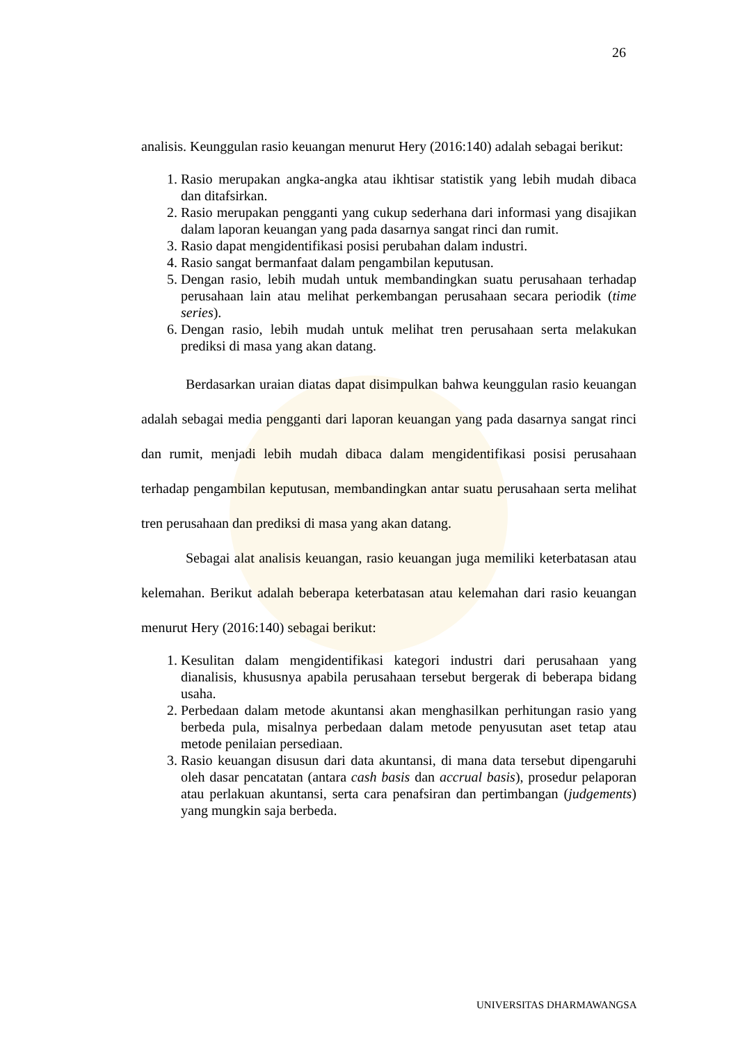26
analisis. Keunggulan rasio keuangan menurut Hery (2016:140) adalah sebagai berikut:
1. Rasio merupakan angka-angka atau ikhtisar statistik yang lebih mudah dibaca dan ditafsirkan.
2. Rasio merupakan pengganti yang cukup sederhana dari informasi yang disajikan dalam laporan keuangan yang pada dasarnya sangat rinci dan rumit.
3. Rasio dapat mengidentifikasi posisi perubahan dalam industri.
4. Rasio sangat bermanfaat dalam pengambilan keputusan.
5. Dengan rasio, lebih mudah untuk membandingkan suatu perusahaan terhadap perusahaan lain atau melihat perkembangan perusahaan secara periodik (time series).
6. Dengan rasio, lebih mudah untuk melihat tren perusahaan serta melakukan prediksi di masa yang akan datang.
Berdasarkan uraian diatas dapat disimpulkan bahwa keunggulan rasio keuangan adalah sebagai media pengganti dari laporan keuangan yang pada dasarnya sangat rinci dan rumit, menjadi lebih mudah dibaca dalam mengidentifikasi posisi perusahaan terhadap pengambilan keputusan, membandingkan antar suatu perusahaan serta melihat tren perusahaan dan prediksi di masa yang akan datang.
Sebagai alat analisis keuangan, rasio keuangan juga memiliki keterbatasan atau kelemahan. Berikut adalah beberapa keterbatasan atau kelemahan dari rasio keuangan menurut Hery (2016:140) sebagai berikut:
1. Kesulitan dalam mengidentifikasi kategori industri dari perusahaan yang dianalisis, khususnya apabila perusahaan tersebut bergerak di beberapa bidang usaha.
2. Perbedaan dalam metode akuntansi akan menghasilkan perhitungan rasio yang berbeda pula, misalnya perbedaan dalam metode penyusutan aset tetap atau metode penilaian persediaan.
3. Rasio keuangan disusun dari data akuntansi, di mana data tersebut dipengaruhi oleh dasar pencatatan (antara cash basis dan accrual basis), prosedur pelaporan atau perlakuan akuntansi, serta cara penafsiran dan pertimbangan (judgements) yang mungkin saja berbeda.
UNIVERSITAS DHARMAWANGSA